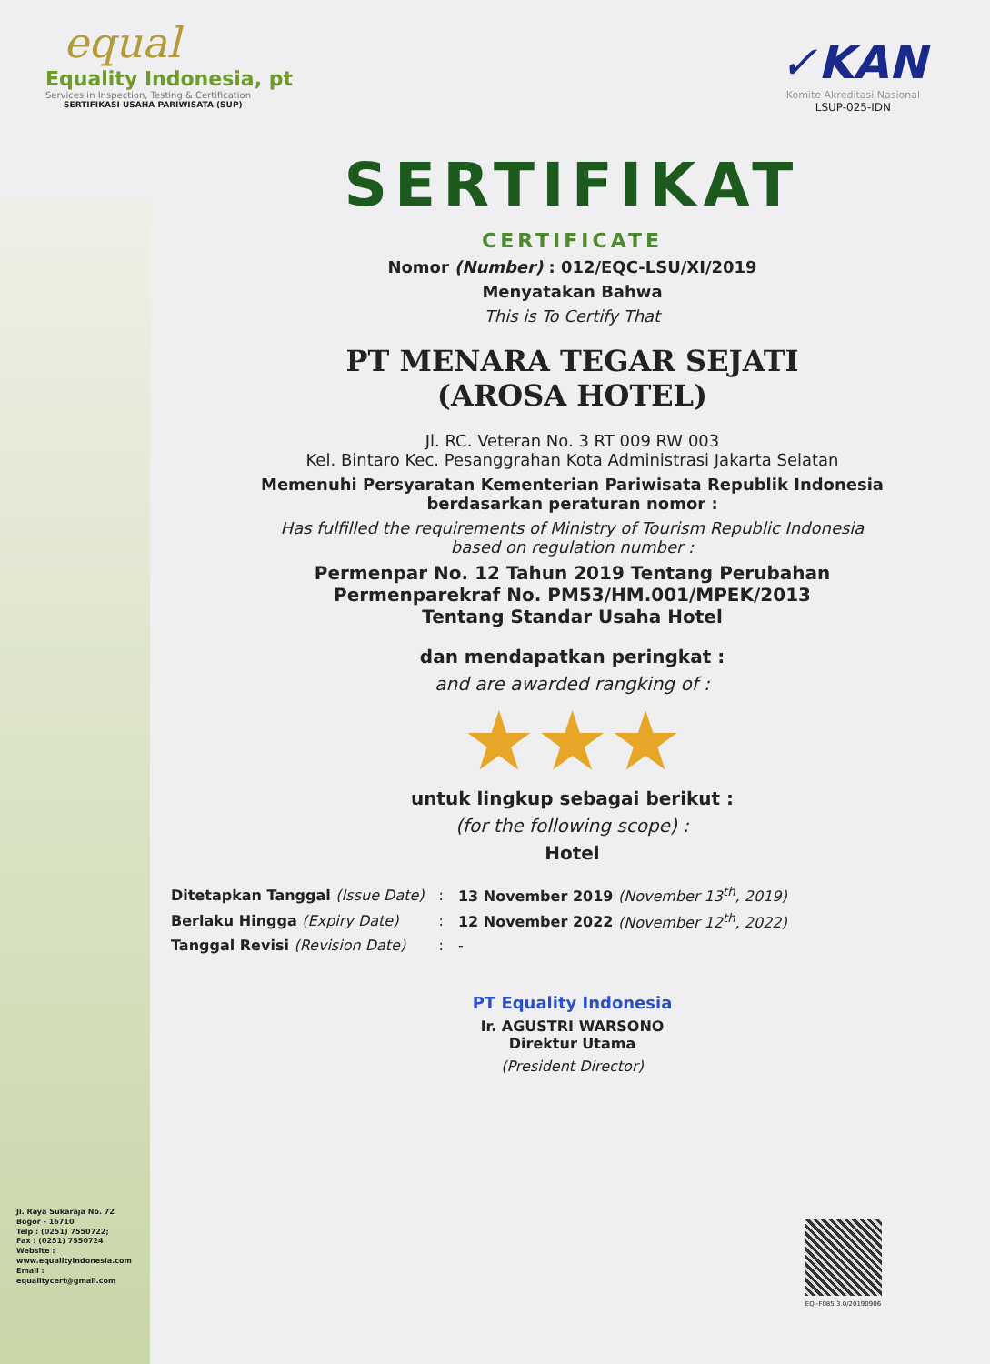equal
Equality Indonesia, pt
Services in Inspection, Testing & Certification
SERTIFIKASI USAHA PARIWISATA (SUP)
✓KAN
Komite Akreditasi Nasional
LSUP-025-IDN
SERTIFIKAT
CERTIFICATE
Nomor (Number) : 012/EQC-LSU/XI/2019
Menyatakan Bahwa
This is To Certify That
PT MENARA TEGAR SEJATI
(AROSA HOTEL)
Jl. RC. Veteran No. 3 RT 009 RW 003
Kel. Bintaro Kec. Pesanggrahan Kota Administrasi Jakarta Selatan
Memenuhi Persyaratan Kementerian Pariwisata Republik Indonesia
berdasarkan peraturan nomor :
Has fulfilled the requirements of Ministry of Tourism Republic Indonesia
based on regulation number :
Permenpar No. 12 Tahun 2019 Tentang Perubahan
Permenparekraf No. PM53/HM.001/MPEK/2013
Tentang Standar Usaha Hotel
dan mendapatkan peringkat :
and are awarded rangking of :
★★★
untuk lingkup sebagai berikut :
(for the following scope) :
Hotel
| Ditetapkan Tanggal (Issue Date) | : | 13 November 2019 (November 13<sup>th</sup>, 2019) |
| Berlaku Hingga (Expiry Date) | : | 12 November 2022 (November 12<sup>th</sup>, 2022) |
| Tanggal Revisi (Revision Date) | : | - |
PT Equality Indonesia
Ir. AGUSTRI WARSONO
Direktur Utama
(President Director)
Jl. Raya Sukaraja No. 72
Bogor - 16710
Telp : (0251) 7550722;
Fax : (0251) 7550724
Website :
www.equalityindonesia.com
Email :
equalitycert@gmail.com
EQI-F085.3.0/20190906